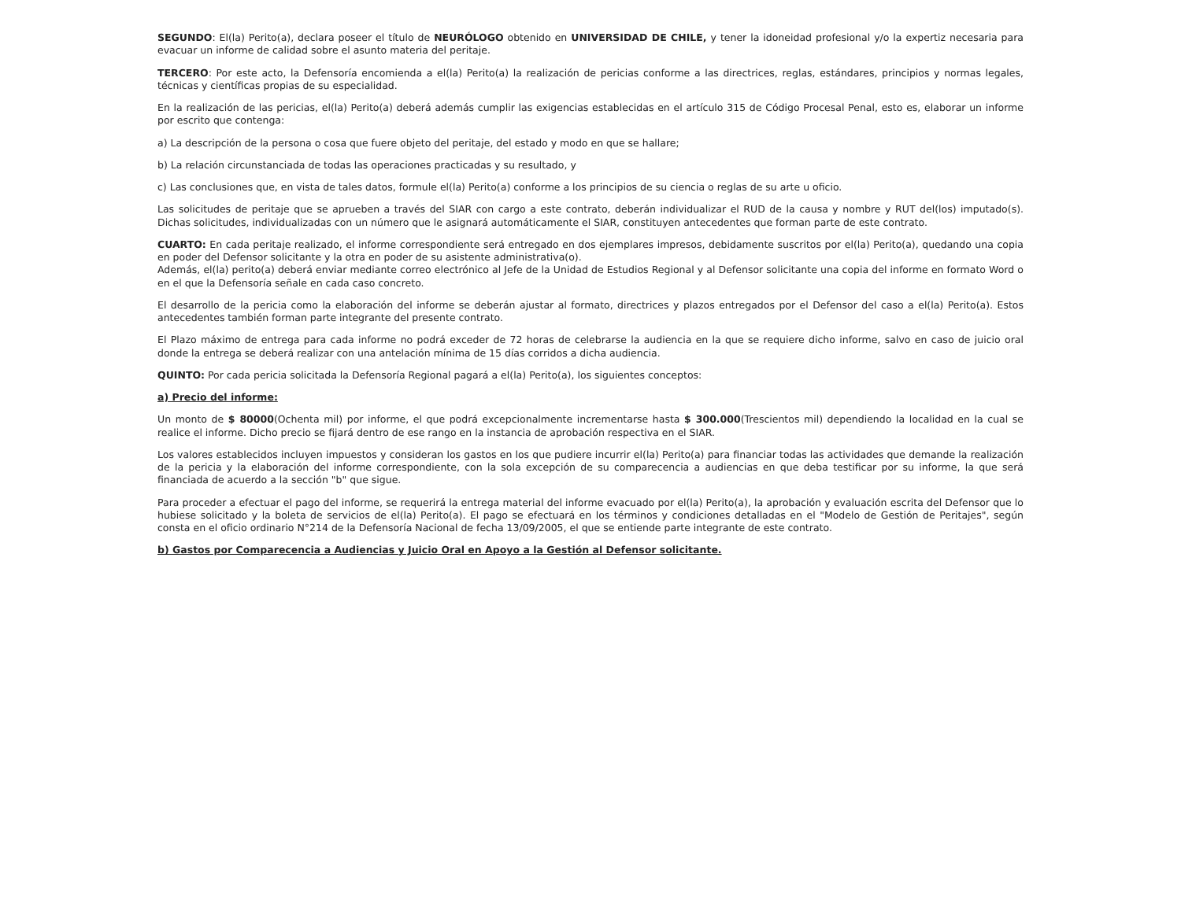SEGUNDO: El(la) Perito(a), declara poseer el título de NEURÓLOGO obtenido en UNIVERSIDAD DE CHILE, y tener la idoneidad profesional y/o la expertiz necesaria para evacuar un informe de calidad sobre el asunto materia del peritaje.
TERCERO: Por este acto, la Defensoría encomienda a el(la) Perito(a) la realización de pericias conforme a las directrices, reglas, estándares, principios y normas legales, técnicas y científicas propias de su especialidad.
En la realización de las pericias, el(la) Perito(a) deberá además cumplir las exigencias establecidas en el artículo 315 de Código Procesal Penal, esto es, elaborar un informe por escrito que contenga:
a) La descripción de la persona o cosa que fuere objeto del peritaje, del estado y modo en que se hallare;
b) La relación circunstanciada de todas las operaciones practicadas y su resultado, y
c) Las conclusiones que, en vista de tales datos, formule el(la) Perito(a) conforme a los principios de su ciencia o reglas de su arte u oficio.
Las solicitudes de peritaje que se aprueben a través del SIAR con cargo a este contrato, deberán individualizar el RUD de la causa y nombre y RUT del(los) imputado(s). Dichas solicitudes, individualizadas con un número que le asignará automáticamente el SIAR, constituyen antecedentes que forman parte de este contrato.
CUARTO: En cada peritaje realizado, el informe correspondiente será entregado en dos ejemplares impresos, debidamente suscritos por el(la) Perito(a), quedando una copia en poder del Defensor solicitante y la otra en poder de su asistente administrativa(o).
Además, el(la) perito(a) deberá enviar mediante correo electrónico al Jefe de la Unidad de Estudios Regional y al Defensor solicitante una copia del informe en formato Word o en el que la Defensoría señale en cada caso concreto.
El desarrollo de la pericia como la elaboración del informe se deberán ajustar al formato, directrices y plazos entregados por el Defensor del caso a el(la) Perito(a). Estos antecedentes también forman parte integrante del presente contrato.
El Plazo máximo de entrega para cada informe no podrá exceder de 72 horas de celebrarse la audiencia en la que se requiere dicho informe, salvo en caso de juicio oral donde la entrega se deberá realizar con una antelación mínima de 15 días corridos a dicha audiencia.
QUINTO: Por cada pericia solicitada la Defensoría Regional pagará a el(la) Perito(a), los siguientes conceptos:
a) Precio del informe:
Un monto de $ 80000(Ochenta mil) por informe, el que podrá excepcionalmente incrementarse hasta $ 300.000(Trescientos mil) dependiendo la localidad en la cual se realice el informe. Dicho precio se fijará dentro de ese rango en la instancia de aprobación respectiva en el SIAR.
Los valores establecidos incluyen impuestos y consideran los gastos en los que pudiere incurrir el(la) Perito(a) para financiar todas las actividades que demande la realización de la pericia y la elaboración del informe correspondiente, con la sola excepción de su comparecencia a audiencias en que deba testificar por su informe, la que será financiada de acuerdo a la sección "b" que sigue.
Para proceder a efectuar el pago del informe, se requerirá la entrega material del informe evacuado por el(la) Perito(a), la aprobación y evaluación escrita del Defensor que lo hubiese solicitado y la boleta de servicios de el(la) Perito(a). El pago se efectuará en los términos y condiciones detalladas en el "Modelo de Gestión de Peritajes", según consta en el oficio ordinario N°214 de la Defensoría Nacional de fecha 13/09/2005, el que se entiende parte integrante de este contrato.
b) Gastos por Comparecencia a Audiencias y Juicio Oral en Apoyo a la Gestión al Defensor solicitante.